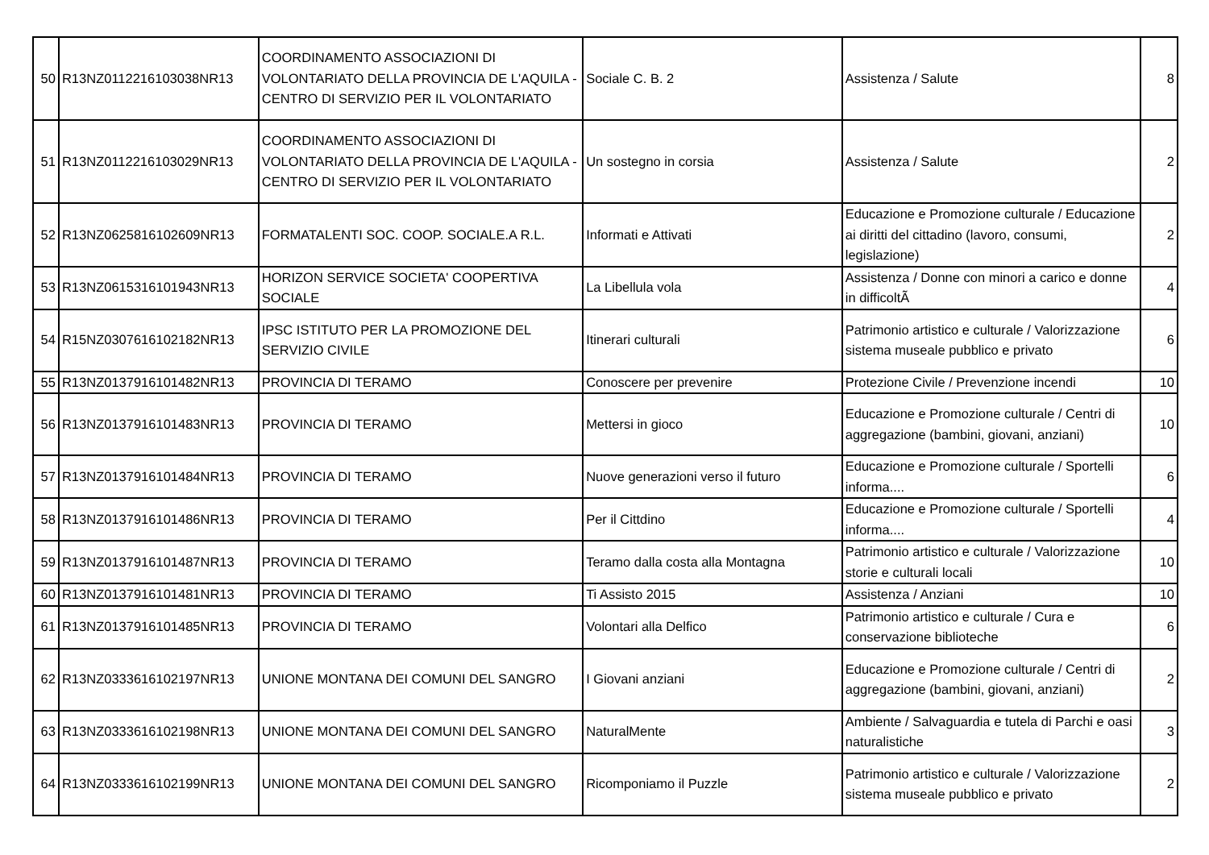| 50 | R13NZ0112216103038NR13 | COORDINAMENTO ASSOCIAZIONI DI VOLONTARIATO DELLA PROVINCIA DE L'AQUILA - CENTRO DI SERVIZIO PER IL VOLONTARIATO | Sociale C. B. 2 | Assistenza / Salute | 8 |
| 51 | R13NZ0112216103029NR13 | COORDINAMENTO ASSOCIAZIONI DI VOLONTARIATO DELLA PROVINCIA DE L'AQUILA - CENTRO DI SERVIZIO PER IL VOLONTARIATO | Un sostegno in corsia | Assistenza / Salute | 2 |
| 52 | R13NZ0625816102609NR13 | FORMATALENTI SOC. COOP. SOCIALE.A R.L. | Informati e Attivati | Educazione e Promozione culturale / Educazione ai diritti del cittadino (lavoro, consumi, legislazione) | 2 |
| 53 | R13NZ0615316101943NR13 | HORIZON SERVICE SOCIETA' COOPERTIVA SOCIALE | La Libellula vola | Assistenza / Donne con minori a carico e donne in difficoltÃ | 4 |
| 54 | R15NZ0307616102182NR13 | IPSC ISTITUTO PER LA PROMOZIONE DEL SERVIZIO CIVILE | Itinerari culturali | Patrimonio artistico e culturale / Valorizzazione sistema museale pubblico e privato | 6 |
| 55 | R13NZ0137916101482NR13 | PROVINCIA DI TERAMO | Conoscere per prevenire | Protezione Civile / Prevenzione incendi | 10 |
| 56 | R13NZ0137916101483NR13 | PROVINCIA DI TERAMO | Mettersi in gioco | Educazione e Promozione culturale / Centri di aggregazione (bambini, giovani, anziani) | 10 |
| 57 | R13NZ0137916101484NR13 | PROVINCIA DI TERAMO | Nuove generazioni verso il futuro | Educazione e Promozione culturale / Sportelli informa.... | 6 |
| 58 | R13NZ0137916101486NR13 | PROVINCIA DI TERAMO | Per il Cittdino | Educazione e Promozione culturale / Sportelli informa.... | 4 |
| 59 | R13NZ0137916101487NR13 | PROVINCIA DI TERAMO | Teramo dalla costa alla Montagna | Patrimonio artistico e culturale / Valorizzazione storie e culturali locali | 10 |
| 60 | R13NZ0137916101481NR13 | PROVINCIA DI TERAMO | Ti Assisto 2015 | Assistenza / Anziani | 10 |
| 61 | R13NZ0137916101485NR13 | PROVINCIA DI TERAMO | Volontari alla Delfico | Patrimonio artistico e culturale / Cura e conservazione biblioteche | 6 |
| 62 | R13NZ0333616102197NR13 | UNIONE MONTANA DEI COMUNI DEL SANGRO | I Giovani anziani | Educazione e Promozione culturale / Centri di aggregazione (bambini, giovani, anziani) | 2 |
| 63 | R13NZ0333616102198NR13 | UNIONE MONTANA DEI COMUNI DEL SANGRO | NaturalMente | Ambiente / Salvaguardia e tutela di Parchi e oasi naturalistiche | 3 |
| 64 | R13NZ0333616102199NR13 | UNIONE MONTANA DEI COMUNI DEL SANGRO | Ricomponiamo il Puzzle | Patrimonio artistico e culturale / Valorizzazione sistema museale pubblico e privato | 2 |